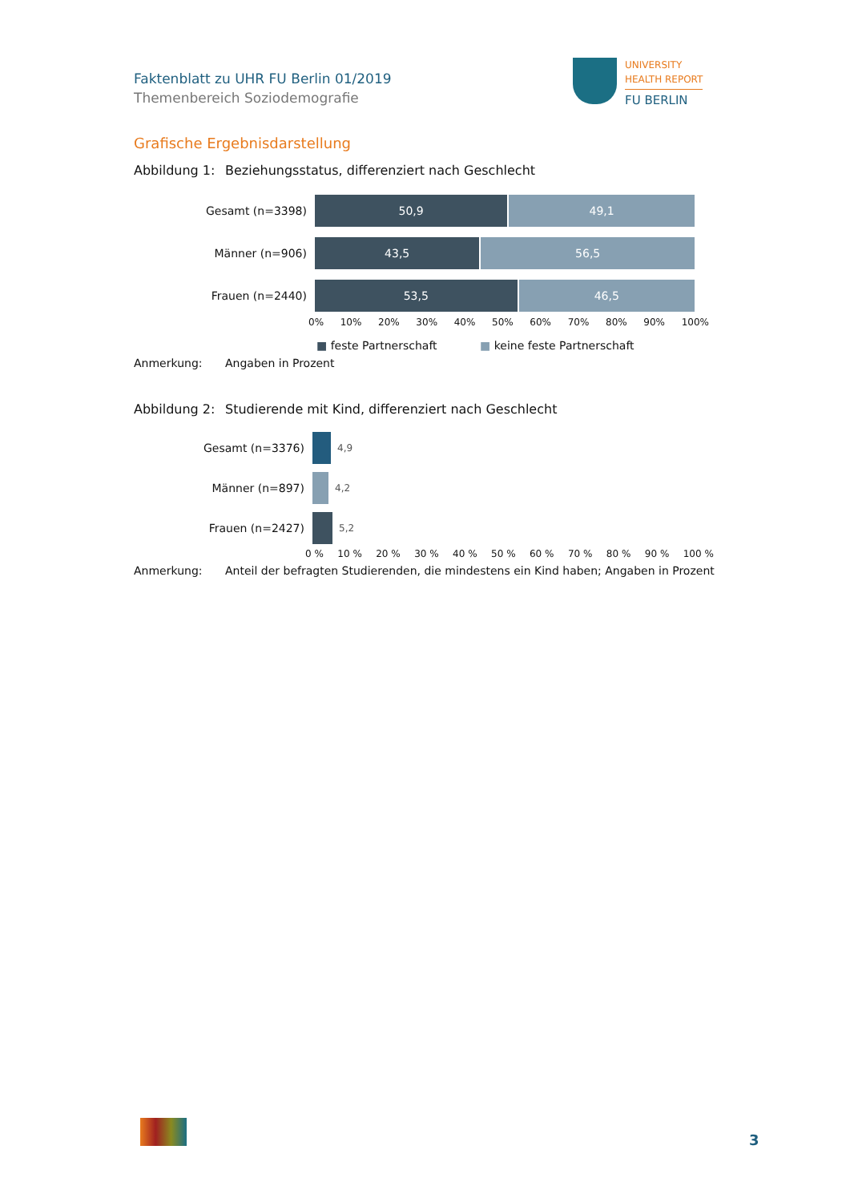Faktenblatt zu UHR FU Berlin 01/2019
Themenbereich Soziodemografie
UNIVERSITY
HEALTH REPORT
FU BERLIN
Grafische Ergebnisdarstellung
Abbildung 1: Beziehungsstatus, differenziert nach Geschlecht
Gesamt (n=3398)
50,9 49,1
Männer (n=906)
43,5 56,5
Frauen (n=2440)
53,5 46,5
0% 10% 20% 30% 40% 50% 60% 70% 80% 90% 100%
■ feste Partnerschaft ■ keine feste Partnerschaft
Anmerkung: Angaben in Prozent
Abbildung 2: Studierende mit Kind, differenziert nach Geschlecht
Gesamt (n=3376)
4,9
Männer (n=897)
4,2
Frauen (n=2427)
5,2
0 % 10 % 20 % 30 % 40 % 50 % 60 % 70 % 80 % 90 % 100 %
Anmerkung: Anteil der befragten Studierenden, die mindestens ein Kind haben; Angaben in Prozent
3